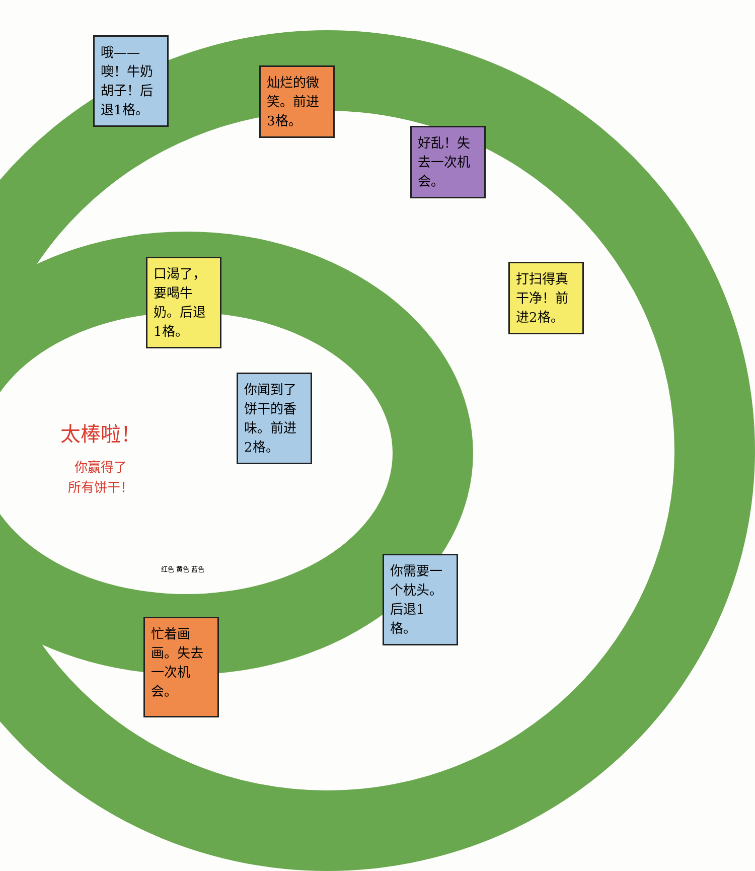哦——噢！牛奶胡子！后退1格。
灿烂的微笑。前进3格。
好乱！失去一次机会。
打扫得真干净！前进2格。
口渴了，要喝牛奶。后退1格。
你闻到了饼干的香味。前进2格。
太棒啦！
你赢得了
所有饼干！
你需要一个枕头。后退1格。
忙着画画。失去一次机会。
红色 黄色 蓝色